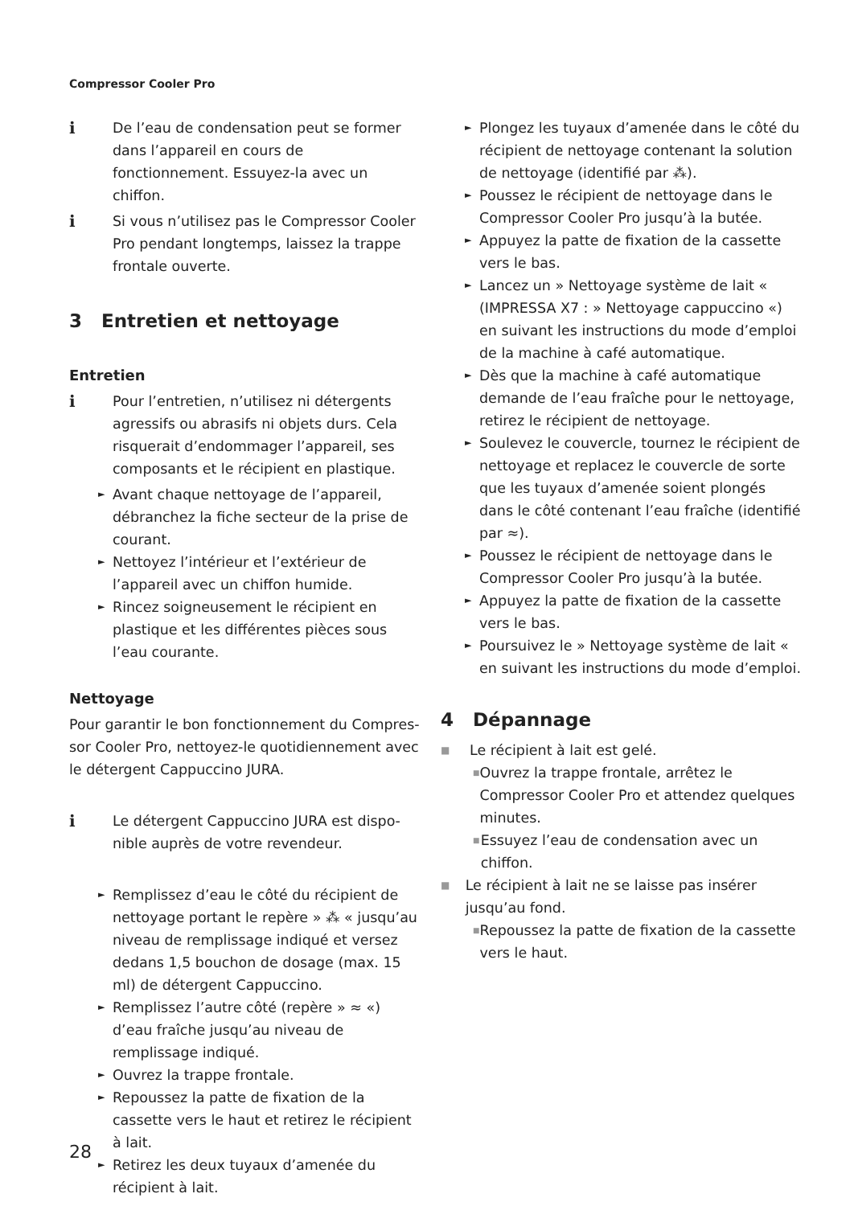Compressor Cooler Pro
i De l’eau de condensation peut se former dans l’appareil en cours de fonctionnement. Essuyez-la avec un chiffon.
i Si vous n’utilisez pas le Compressor Cooler Pro pendant longtemps, laissez la trappe frontale ouverte.
3 Entretien et nettoyage
Entretien
i Pour l’entretien, n’utilisez ni détergents agressifs ou abrasifs ni objets durs. Cela risquerait d’endommager l’appareil, ses composants et le récipient en plastique.
►
Avant chaque nettoyage de l’appareil, débranchez la fiche secteur de la prise de courant.
►
Nettoyez l’intérieur et l’extérieur de l’appareil avec un chiffon humide.
►
Rincez soigneusement le récipient en plastique et les différentes pièces sous l’eau courante.
Nettoyage
Pour garantir le bon fonctionnement du Compres­sor Cooler Pro, nettoyez-le quotidiennement avec le détergent Cappuccino JURA.
i Le détergent Cappuccino JURA est dispo­nible auprès de votre revendeur.
►
Remplissez d’eau le côté du récipient de nettoyage portant le repère » ⁂ « jusqu’au niveau de remplissage indiqué et versez dedans 1,5 bouchon de dosage (max. 15 ml) de détergent Cappuccino.
►
Remplissez l’autre côté (repère » ≈ «) d’eau fraîche jusqu’au niveau de remplissage indiqué.
►
Ouvrez la trappe frontale.
►
Repoussez la patte de fixation de la cassette vers le haut et retirez le récipient à lait.
►
Retirez les deux tuyaux d’amenée du récipient à lait.
►
Plongez les tuyaux d’amenée dans le côté du récipient de nettoyage contenant la solution de nettoyage (identifié par ⁂).
►
Poussez le récipient de nettoyage dans le Compressor Cooler Pro jusqu’à la butée.
►
Appuyez la patte de fixation de la cassette vers le bas.
►
Lancez un » Nettoyage système de lait « (IMPRESSA X7 : » Nettoyage cappuccino «) en suivant les instructions du mode d’emploi de la machine à café automatique.
►
Dès que la machine à café automatique demande de l’eau fraîche pour le nettoyage, retirez le récipient de nettoyage.
►
Soulevez le couvercle, tournez le récipient de nettoyage et replacez le couvercle de sorte que les tuyaux d’amenée soient plongés dans le côté contenant l’eau fraîche (identifié par ≈).
►
Poussez le récipient de nettoyage dans le Compressor Cooler Pro jusqu’à la butée.
►
Appuyez la patte de fixation de la cassette vers le bas.
►
Poursuivez le » Nettoyage système de lait « en suivant les instructions du mode d’emploi.
4 Dépannage
■
Le récipient à lait est gelé.
■
Ouvrez la trappe frontale, arrêtez le Compressor Cooler Pro et attendez quelques minutes.
■
Essuyez l’eau de condensation avec un chiffon.
■
Le récipient à lait ne se laisse pas insérer jusqu’au fond.
■
Repoussez la patte de fixation de la cassette vers le haut.
28